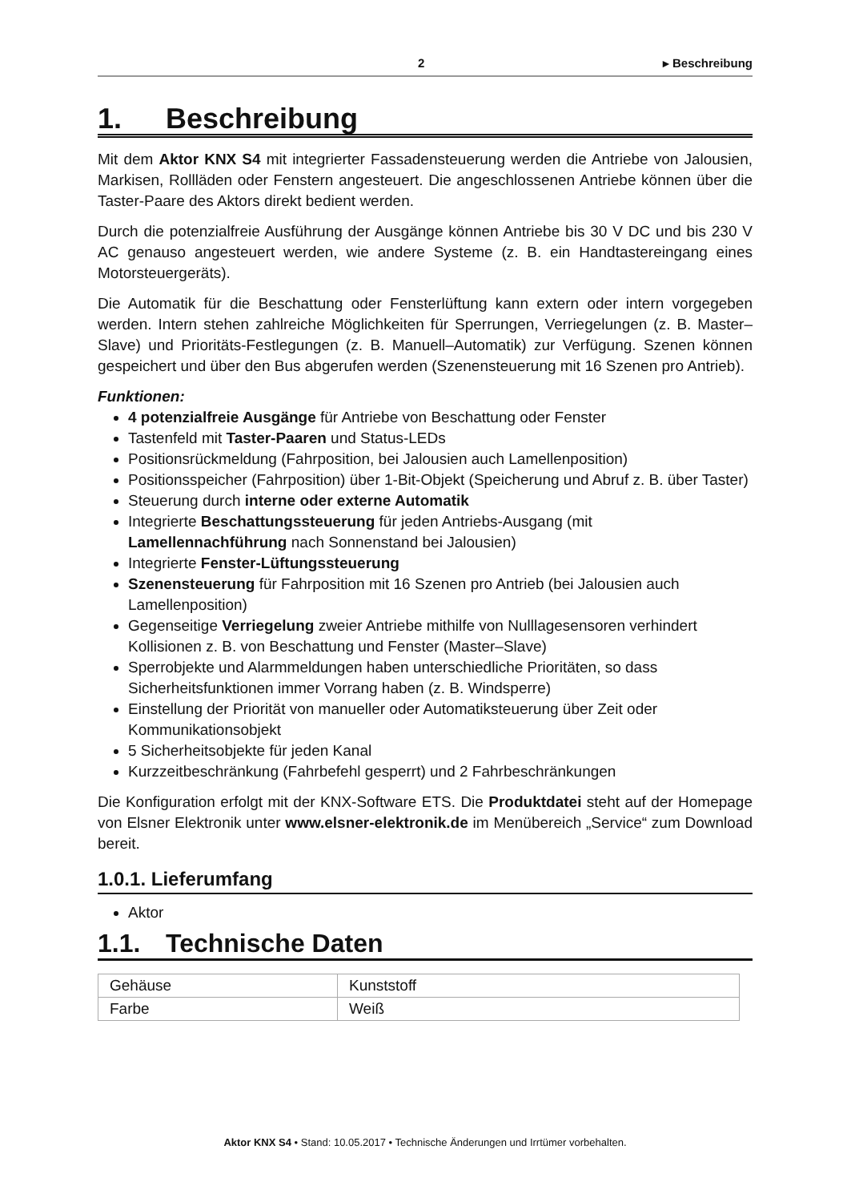2 ▸ Beschreibung
1. Beschreibung
Mit dem Aktor KNX S4 mit integrierter Fassadensteuerung werden die Antriebe von Jalousien, Markisen, Rollläden oder Fenstern angesteuert. Die angeschlossenen Antriebe können über die Taster-Paare des Aktors direkt bedient werden.
Durch die potenzialfreie Ausführung der Ausgänge können Antriebe bis 30 V DC und bis 230 V AC genauso angesteuert werden, wie andere Systeme (z. B. ein Handtastereingang eines Motorsteuergeräts).
Die Automatik für die Beschattung oder Fensterlüftung kann extern oder intern vorgegeben werden. Intern stehen zahlreiche Möglichkeiten für Sperrungen, Verriegelungen (z. B. Master–Slave) und Prioritäts-Festlegungen (z. B. Manuell–Automatik) zur Verfügung. Szenen können gespeichert und über den Bus abgerufen werden (Szenensteuerung mit 16 Szenen pro Antrieb).
Funktionen:
4 potenzialfreie Ausgänge für Antriebe von Beschattung oder Fenster
Tastenfeld mit Taster-Paaren und Status-LEDs
Positionsrückmeldung (Fahrposition, bei Jalousien auch Lamellenposition)
Positionsspeicher (Fahrposition) über 1-Bit-Objekt (Speicherung und Abruf z. B. über Taster)
Steuerung durch interne oder externe Automatik
Integrierte Beschattungssteuerung für jeden Antriebs-Ausgang (mit Lamellennachführung nach Sonnenstand bei Jalousien)
Integrierte Fenster-Lüftungssteuerung
Szenensteuerung für Fahrposition mit 16 Szenen pro Antrieb (bei Jalousien auch Lamellenposition)
Gegenseitige Verriegelung zweier Antriebe mithilfe von Nulllagesensoren verhindert Kollisionen z. B. von Beschattung und Fenster (Master–Slave)
Sperrobjekte und Alarmmeldungen haben unterschiedliche Prioritäten, so dass Sicherheitsfunktionen immer Vorrang haben (z. B. Windsperre)
Einstellung der Priorität von manueller oder Automatiksteuerung über Zeit oder Kommunikationsobjekt
5 Sicherheitsobjekte für jeden Kanal
Kurzzeitbeschränkung (Fahrbefehl gesperrt) und 2 Fahrbeschränkungen
Die Konfiguration erfolgt mit der KNX-Software ETS. Die Produktdatei steht auf der Homepage von Elsner Elektronik unter www.elsner-elektronik.de im Menübereich „Service“ zum Download bereit.
1.0.1. Lieferumfang
Aktor
1.1. Technische Daten
| Gehäuse | Kunststoff |
| Farbe | Weiß |
Aktor KNX S4 • Stand: 10.05.2017 • Technische Änderungen und Irrtümer vorbehalten.